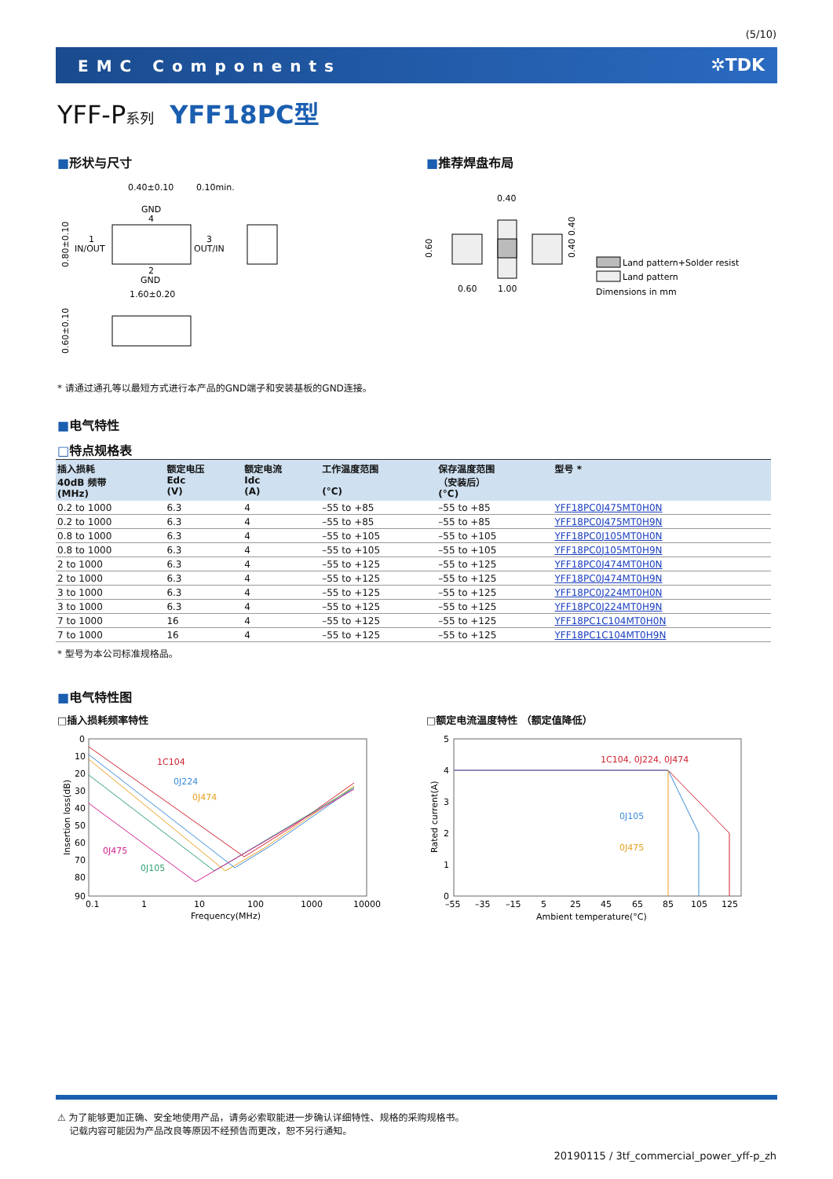(5/10)
EMC Components ✲TDK
YFF-P系列 YFF18PC型
■形状与尺寸 ■推荐焊盘布局
0.40±0.10
0.10min.
GND
4
1
IN/OUT
3
OUT/IN
2
GND
1.60±0.20
0.80±0.10
0.60±0.10
0.40
0.60
0.40 0.40
0.60
1.00
Land pattern+Solder resist
Land pattern
Dimensions in mm
* 请通过通孔等以最短方式进行本产品的GND端子和安装基板的GND连接。
■电气特性
□特点规格表
| 插入损耗 40dB 频带 (MHz) | 额定电压 Edc (V) | 额定电流 Idc (A) | 工作温度范围 (°C) | 保存温度范围 （安装后） (°C) | 型号 * |
| --- | --- | --- | --- | --- | --- |
| 0.2 to 1000 | 6.3 | 4 | –55 to +85 | –55 to +85 | YFF18PC0J475MT0H0N |
| 0.2 to 1000 | 6.3 | 4 | –55 to +85 | –55 to +85 | YFF18PC0J475MT0H9N |
| 0.8 to 1000 | 6.3 | 4 | –55 to +105 | –55 to +105 | YFF18PC0J105MT0H0N |
| 0.8 to 1000 | 6.3 | 4 | –55 to +105 | –55 to +105 | YFF18PC0J105MT0H9N |
| 2 to 1000 | 6.3 | 4 | –55 to +125 | –55 to +125 | YFF18PC0J474MT0H0N |
| 2 to 1000 | 6.3 | 4 | –55 to +125 | –55 to +125 | YFF18PC0J474MT0H9N |
| 3 to 1000 | 6.3 | 4 | –55 to +125 | –55 to +125 | YFF18PC0J224MT0H0N |
| 3 to 1000 | 6.3 | 4 | –55 to +125 | –55 to +125 | YFF18PC0J224MT0H9N |
| 7 to 1000 | 16 | 4 | –55 to +125 | –55 to +125 | YFF18PC1C104MT0H0N |
| 7 to 1000 | 16 | 4 | –55 to +125 | –55 to +125 | YFF18PC1C104MT0H9N |
* 型号为本公司标准规格品。
■电气特性图
□插入损耗频率特性 □额定电流温度特性 （额定值降低）
0
10
20
30
40
50
60
70
80
90
0.1
1
10
100
1000
10000
Frequency(MHz)
Insertion loss(dB)
1C104
0J224
0J474
0J475
0J105
5
4
3
2
1
0
–55
–35
–15
5
25
45
65
85
105
125
Ambient temperature(°C)
Rated current(A)
1C104, 0J224, 0J474
0J105
0J475
⚠ 为了能够更加正确、安全地使用产品，请务必索取能进一步确认详细特性、规格的采购规格书。
记载内容可能因为产品改良等原因不经预告而更改，恕不另行通知。
20190115 / 3tf_commercial_power_yff-p_zh